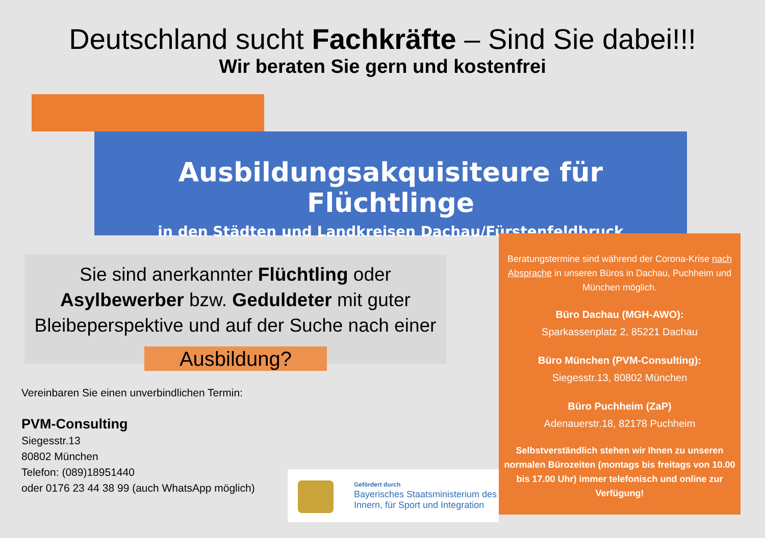Deutschland sucht Fachkräfte – Sind Sie dabei!!!
Wir beraten Sie gern und kostenfrei
Ausbildungsakquisiteure für Flüchtlinge
in den Städten und Landkreisen Dachau/Fürstenfeldbruck
Sie sind anerkannter Flüchtling oder
Asylbewerber bzw. Geduldeter mit guter
Bleibeperspektive und auf der Suche nach einer
Ausbildung?
Vereinbaren Sie einen unverbindlichen Termin:
PVM-Consulting
Siegesstr.13
80802 München
Telefon: (089)18951440
oder 0176 23 44 38 99 (auch WhatsApp möglich)
Beratungstermine sind während der Corona-Krise nach Absprache in unseren Büros in Dachau, Puchheim und München möglich.
Büro Dachau (MGH-AWO):
Sparkassenplatz 2, 85221 Dachau
Büro München (PVM-Consulting):
Siegesstr.13, 80802 München
Büro Puchheim (ZaP)
Adenauerstr.18, 82178 Puchheim
Selbstverständlich stehen wir Ihnen zu unseren normalen Bürozeiten (montags bis freitags von 10.00 bis 17.00 Uhr) immer telefonisch und online zur Verfügung!
Gefördert durch
Bayerisches Staatsministerium des
Innern, für Sport und Integration